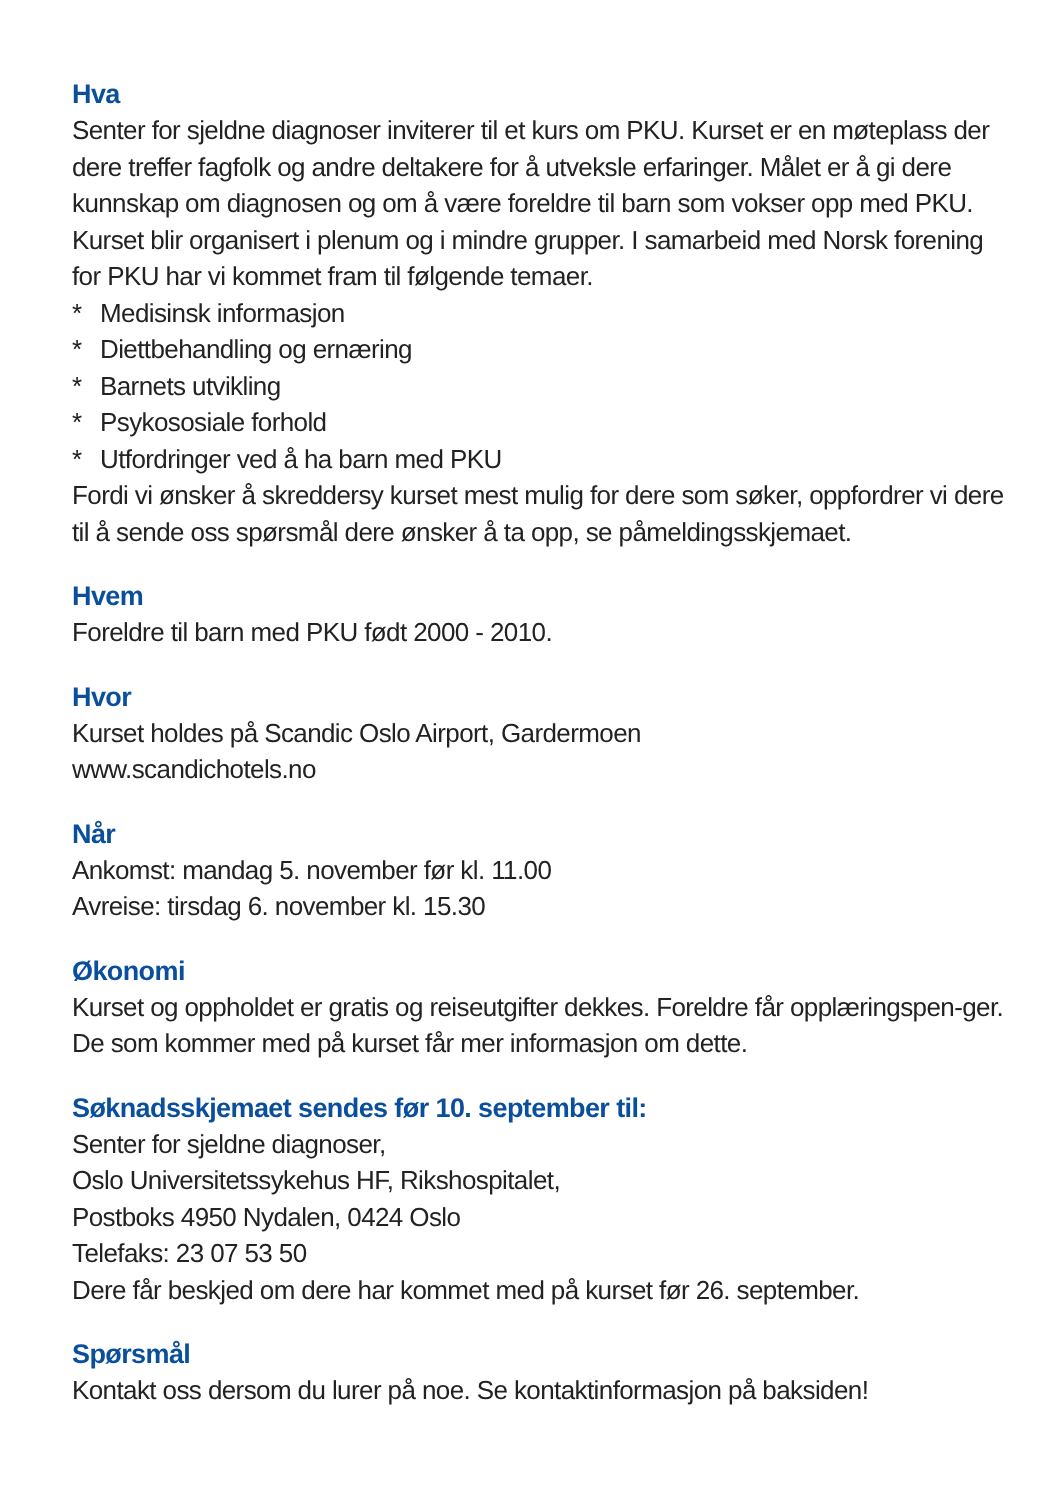Hva
Senter for sjeldne diagnoser inviterer til et kurs om PKU. Kurset er en møteplass der dere treffer fagfolk og andre deltakere for å utveksle erfaringer. Målet er å gi dere kunnskap om diagnosen og om å være foreldre til barn som vokser opp med PKU. Kurset blir organisert i plenum og i mindre grupper. I samarbeid med Norsk forening for PKU har vi kommet fram til følgende temaer.
* Medisinsk informasjon
* Diettbehandling og ernæring
* Barnets utvikling
* Psykososiale forhold
* Utfordringer ved å ha barn med PKU
Fordi vi ønsker å skreddersy kurset mest mulig for dere som søker, oppfordrer vi dere til å sende oss spørsmål dere ønsker å ta opp, se påmeldingsskjemaet.
Hvem
Foreldre til barn med PKU født 2000 - 2010.
Hvor
Kurset holdes på Scandic Oslo Airport, Gardermoen
www.scandichotels.no
Når
Ankomst: mandag 5. november før kl. 11.00
Avreise: tirsdag 6. november kl. 15.30
Økonomi
Kurset og oppholdet er gratis og reiseutgifter dekkes. Foreldre får opplæringspen-ger. De som kommer med på kurset får mer informasjon om dette.
Søknadsskjemaet sendes før 10. september til:
Senter for sjeldne diagnoser,
Oslo Universitetssykehus HF, Rikshospitalet,
Postboks 4950 Nydalen, 0424 Oslo
Telefaks: 23 07 53 50
Dere får beskjed om dere har kommet med på kurset før 26. september.
Spørsmål
Kontakt oss dersom du lurer på noe. Se kontaktinformasjon på baksiden!